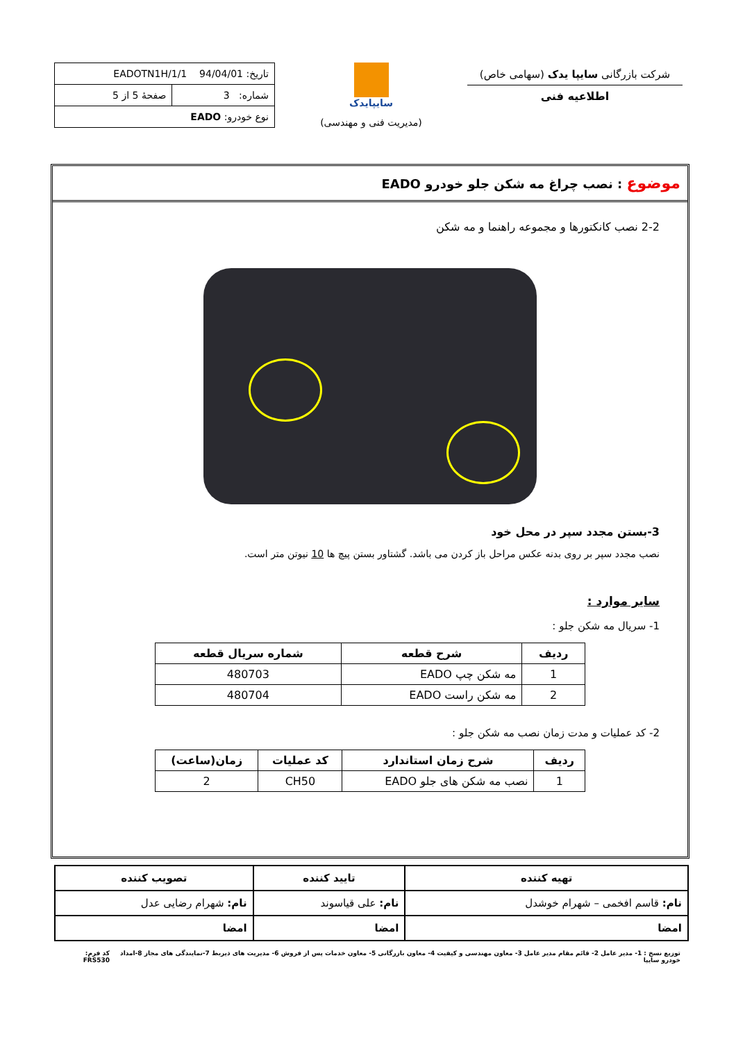شرکت بازرگانی سایپا یدک (سهامی خاص)
اطلاعیه فنی
سایپایدک
(مدیریت فنی و مهندسی)
| تاریخ: 94/04/01 EADOTN1H/1/1 | |
| شماره: 3 | صفحهٔ 5 از 5 |
| نوع خودرو: EADO | |
موضوع : نصب چراغ مه شکن جلو خودرو EADO
2-2 نصب کانکتورها و مجموعه راهنما و مه شکن
3-بستن مجدد سپر در محل خود
نصب مجدد سپر بر روی بدنه عکس مراحل باز کردن می باشد. گشتاور بستن پیچ ها 10 نیوتن متر است.
سایر موارد :
1- سریال مه شکن جلو :
| ردیف | شرح قطعه | شماره سریال قطعه |
| --- | --- | --- |
| 1 | مه شکن چپ EADO | 480703 |
| 2 | مه شکن راست EADO | 480704 |
2- کد عملیات و مدت زمان نصب مه شکن جلو :
| ردیف | شرح زمان استاندارد | کد عملیات | زمان(ساعت) |
| --- | --- | --- | --- |
| 1 | نصب مه شکن های جلو EADO | CH50 | 2 |
| تهیه کننده | تایید کننده | تصویب کننده |
| --- | --- | --- |
| نام: قاسم افخمی – شهرام خوشدل | نام: علی قیاسوند | نام: شهرام رضایی عدل |
| امضا | امضا | امضا |
توزیع نسخ : 1- مدیر عامل 2- قائم مقام مدیر عامل 3- معاون مهندسی و کیفیت 4- معاون بازرگانی 5- معاون خدمات پس از فروش 6- مدیریت های ذیربط 7-نمایندگی های مجاز 8-امداد خودرو سایپا کد فرم: FRS530